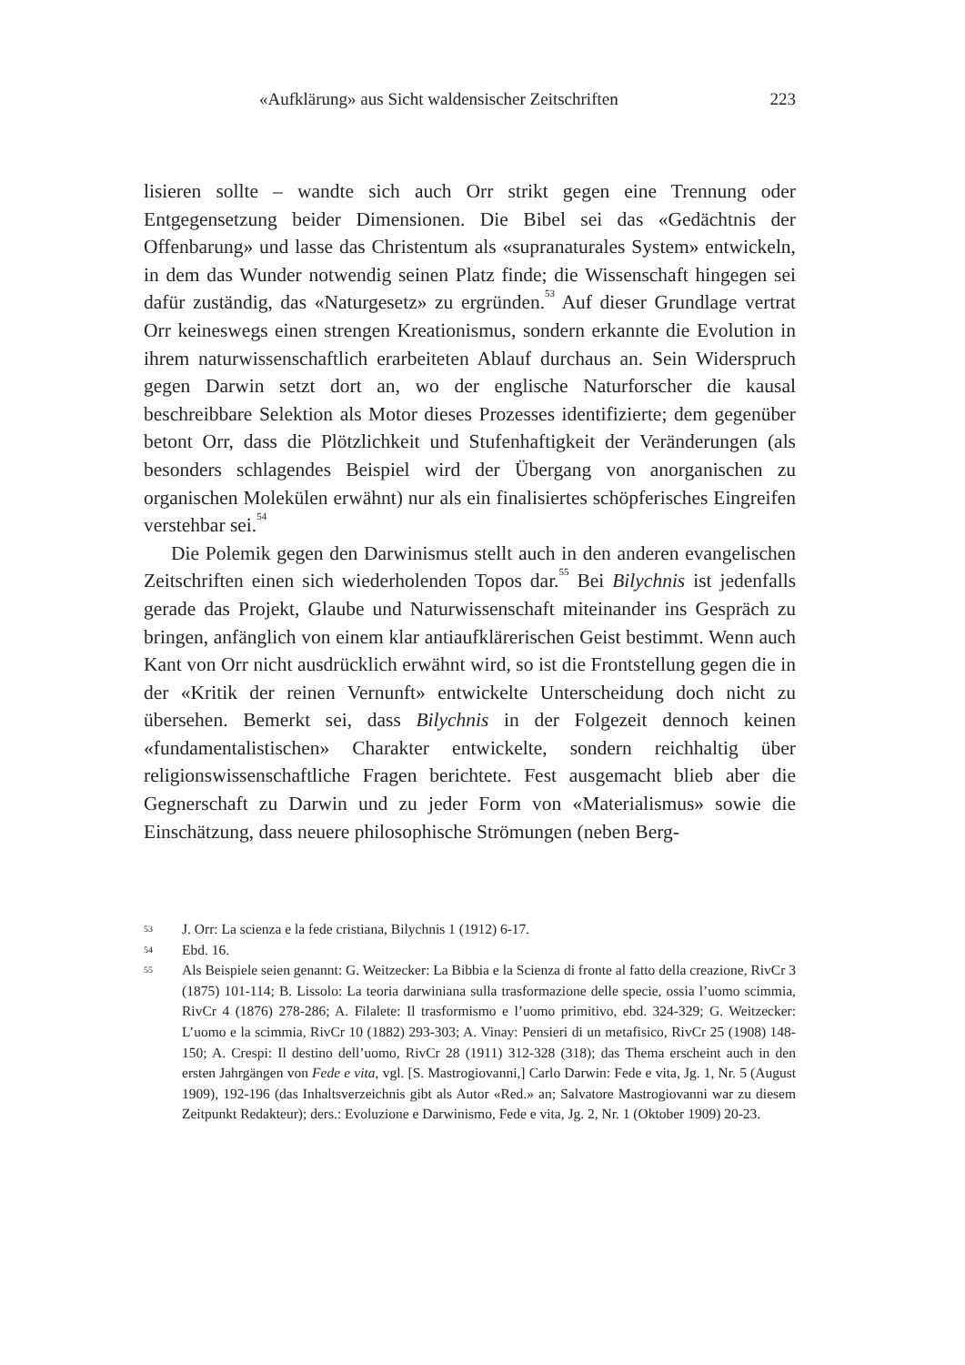«Aufklärung» aus Sicht waldensischer Zeitschriften 223
lisieren sollte – wandte sich auch Orr strikt gegen eine Trennung oder Entgegensetzung beider Dimensionen. Die Bibel sei das «Gedächtnis der Offenbarung» und lasse das Christentum als «supranaturales System» entwickeln, in dem das Wunder notwendig seinen Platz finde; die Wissenschaft hingegen sei dafür zuständig, das «Naturgesetz» zu ergründen.<sup>53</sup> Auf dieser Grundlage vertrat Orr keineswegs einen strengen Kreationismus, sondern erkannte die Evolution in ihrem naturwissenschaftlich erarbeiteten Ablauf durchaus an. Sein Widerspruch gegen Darwin setzt dort an, wo der englische Naturforscher die kausal beschreibbare Selektion als Motor dieses Prozesses identifizierte; dem gegenüber betont Orr, dass die Plötzlichkeit und Stufenhaftigkeit der Veränderungen (als besonders schlagendes Beispiel wird der Übergang von anorganischen zu organischen Molekülen erwähnt) nur als ein finalisiertes schöpferisches Eingreifen verstehbar sei.<sup>54</sup>
Die Polemik gegen den Darwinismus stellt auch in den anderen evangelischen Zeitschriften einen sich wiederholenden Topos dar.<sup>55</sup> Bei Bilychnis ist jedenfalls gerade das Projekt, Glaube und Naturwissenschaft miteinander ins Gespräch zu bringen, anfänglich von einem klar antiaufklärerischen Geist bestimmt. Wenn auch Kant von Orr nicht ausdrücklich erwähnt wird, so ist die Frontstellung gegen die in der «Kritik der reinen Vernunft» entwickelte Unterscheidung doch nicht zu übersehen. Bemerkt sei, dass Bilychnis in der Folgezeit dennoch keinen «fundamentalistischen» Charakter entwickelte, sondern reichhaltig über religionswissenschaftliche Fragen berichtete. Fest ausgemacht blieb aber die Gegnerschaft zu Darwin und zu jeder Form von «Materialismus» sowie die Einschätzung, dass neuere philosophische Strömungen (neben Berg-
53 J. Orr: La scienza e la fede cristiana, Bilychnis 1 (1912) 6-17.
54 Ebd. 16.
55 Als Beispiele seien genannt: G. Weitzecker: La Bibbia e la Scienza di fronte al fatto della creazione, RivCr 3 (1875) 101-114; B. Lissolo: La teoria darwiniana sulla trasformazione delle specie, ossia l’uomo scimmia, RivCr 4 (1876) 278-286; A. Filalete: Il trasformismo e l’uomo primitivo, ebd. 324-329; G. Weitzecker: L’uomo e la scimmia, RivCr 10 (1882) 293-303; A. Vinay: Pensieri di un metafisico, RivCr 25 (1908) 148-150; A. Crespi: Il destino dell’uomo, RivCr 28 (1911) 312-328 (318); das Thema erscheint auch in den ersten Jahrgängen von Fede e vita, vgl. [S. Mastrogiovanni,] Carlo Darwin: Fede e vita, Jg. 1, Nr. 5 (August 1909), 192-196 (das Inhaltsverzeichnis gibt als Autor «Red.» an; Salvatore Mastrogiovanni war zu diesem Zeitpunkt Redakteur); ders.: Evoluzione e Darwinismo, Fede e vita, Jg. 2, Nr. 1 (Oktober 1909) 20-23.